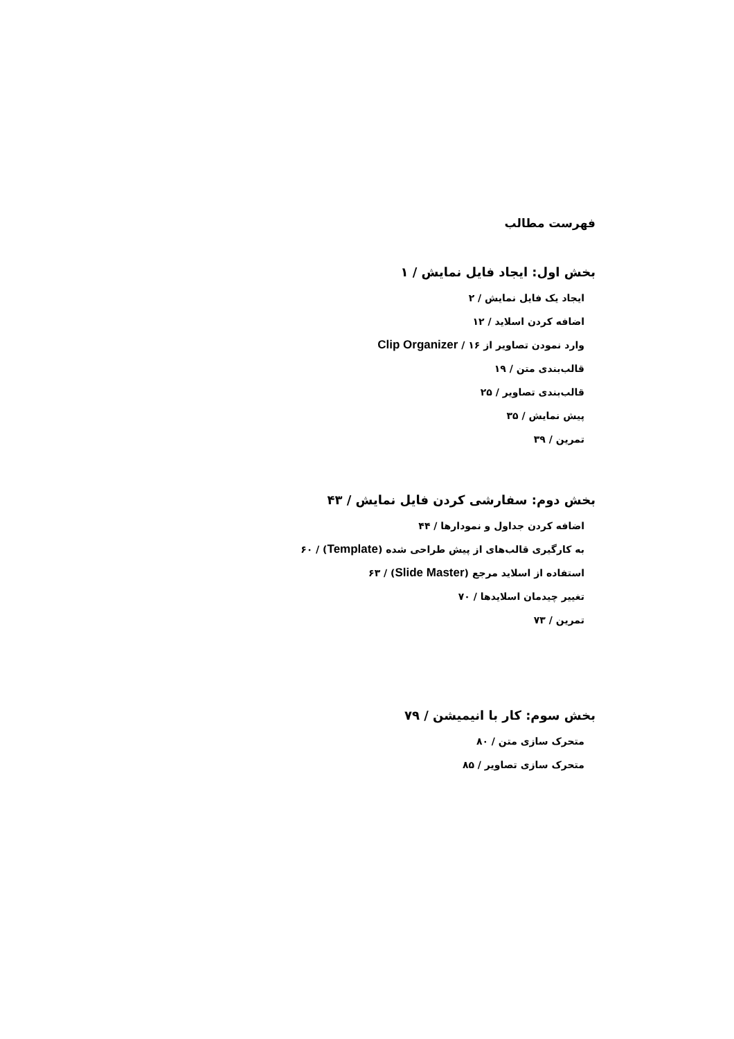فهرست مطالب
بخش اول: ایجاد فایل نمایش / ۱
ایجاد یک فایل نمایش / ۲
اضافه کردن اسلاید / ۱۲
وارد نمودن تصاویر از Clip Organizer / ۱۶
قالب‌بندی متن / ۱۹
قالب‌بندی تصاویر / ۲۵
پیش نمایش / ۳۵
تمرین / ۳۹
بخش دوم: سفارشی کردن فایل نمایش / ۴۳
اضافه کردن جداول و نمودارها / ۴۴
به کارگیری قالب‌های از پیش طراحی شده (Template) / ۶۰
استفاده از اسلاید مرجع (Slide Master) / ۶۳
تغییر چیدمان اسلایدها / ۷۰
تمرین / ۷۳
بخش سوم: کار با انیمیشن / ۷۹
متحرک سازی متن / ۸۰
متحرک سازی تصاویر / ۸۵